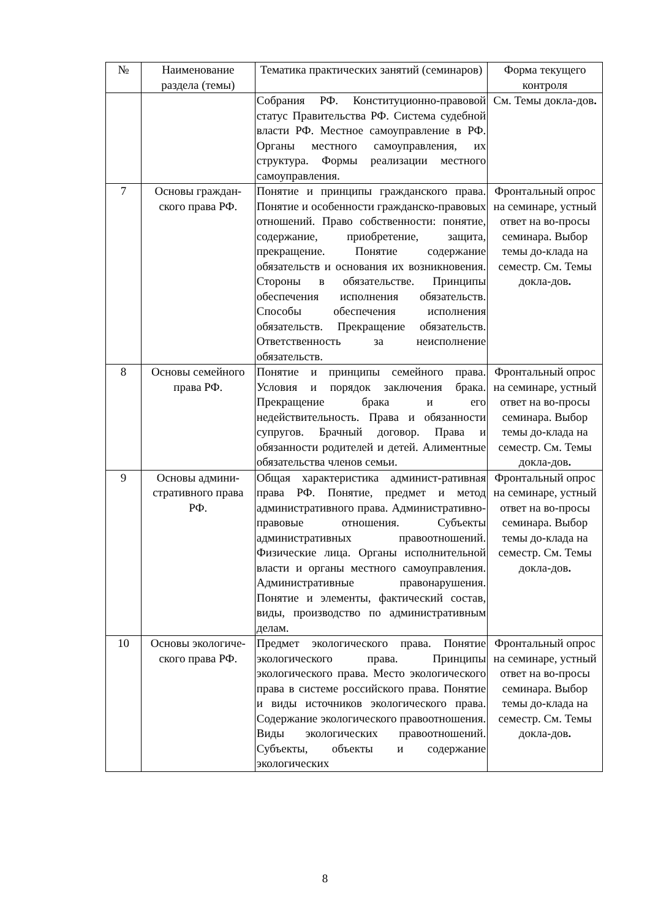| № | Наименование раздела (темы) | Тематика практических занятий (семинаров) | Форма текущего контроля |
| --- | --- | --- | --- |
| | | Собрания РФ. Конституционно-правовой статус Правительства РФ. Система судебной власти РФ. Местное самоуправление в РФ. Органы местного самоуправления, их структура. Формы реализации местного самоуправления. | См. Темы докла-дов . |
| 7 | Основы граждан-ского права РФ. | Понятие и принципы гражданского права. Понятие и особенности гражданско-правовых отношений. Право собственности: понятие, содержание, приобретение, защита, прекращение. Понятие содержание обязательств и основания их возникновения. Стороны в обязательстве. Принципы обеспечения исполнения обязательств. Способы обеспечения исполнения обязательств. Прекращение обязательств. Ответственность за неисполнение обязательств. | Фронтальный опрос на семинаре, устный ответ на во-просы семинара. Выбор темы до-клада на семестр. См. Темы докла-дов . |
| 8 | Основы семейного права РФ. | Понятие и принципы семейного права. Условия и порядок заключения брака. Прекращение брака и его недействительность. Права и обязанности супругов. Брачный договор. Права и обязанности родителей и детей. Алиментные обязательства членов семьи. | Фронтальный опрос на семинаре, устный ответ на во-просы семинара. Выбор темы до-клада на семестр. См. Темы докла-дов . |
| 9 | Основы админи-стративного права РФ. | Общая характеристика админист-ративная права РФ. Понятие, предмет и метод административного права. Административно-правовые отношения. Субъекты административных правоотношений. Физические лица. Органы исполнительной власти и органы местного самоуправления. Административные правонарушения. Понятие и элементы, фактический состав, виды, производство по административным делам. | Фронтальный опрос на семинаре, устный ответ на во-просы семинара. Выбор темы до-клада на семестр. См. Темы докла-дов . |
| 10 | Основы экологиче-ского права РФ. | Предмет экологического права. Понятие экологического права. Принципы экологического права. Место экологического права в системе российского права. Понятие и виды источников экологического права. Содержание экологического правоотношения. Виды экологических правоотношений. Субъекты, объекты и содержание экологических | Фронтальный опрос на семинаре, устный ответ на во-просы семинара. Выбор темы до-клада на семестр. См. Темы докла-дов . |
8